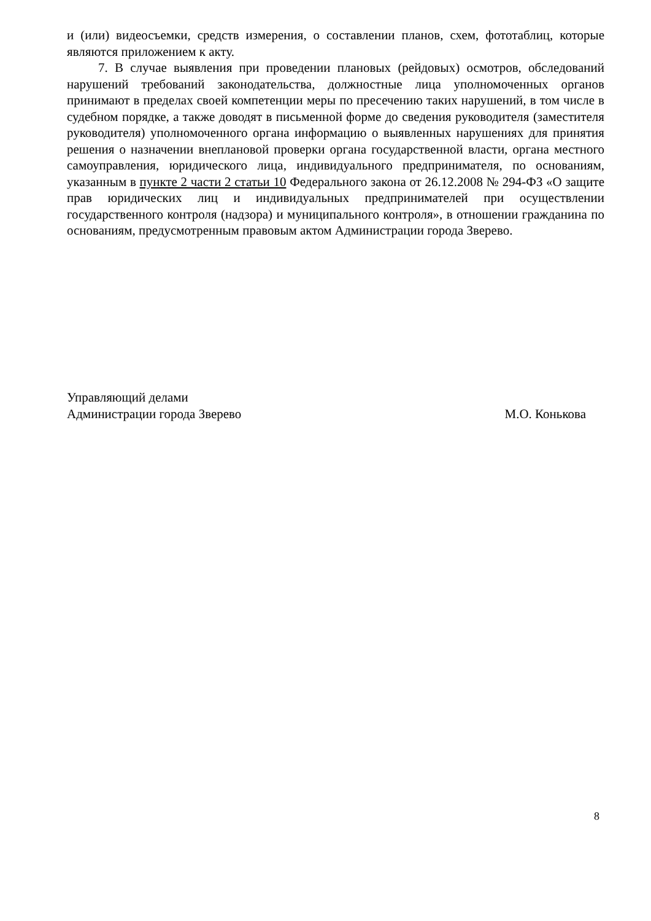и (или) видеосъемки, средств измерения, о составлении планов, схем, фототаблиц, которые являются приложением к акту.
7. В случае выявления при проведении плановых (рейдовых) осмотров, обследований нарушений требований законодательства, должностные лица уполномоченных органов принимают в пределах своей компетенции меры по пресечению таких нарушений, в том числе в судебном порядке, а также доводят в письменной форме до сведения руководителя (заместителя руководителя) уполномоченного органа информацию о выявленных нарушениях для принятия решения о назначении внеплановой проверки органа государственной власти, органа местного самоуправления, юридического лица, индивидуального предпринимателя, по основаниям, указанным в пункте 2 части 2 статьи 10 Федерального закона от 26.12.2008 № 294-ФЗ «О защите прав юридических лиц и индивидуальных предпринимателей при осуществлении государственного контроля (надзора) и муниципального контроля», в отношении гражданина по основаниям, предусмотренным правовым актом Администрации города Зверево.
Управляющий делами
Администрации города Зверево
М.О. Конькова
8